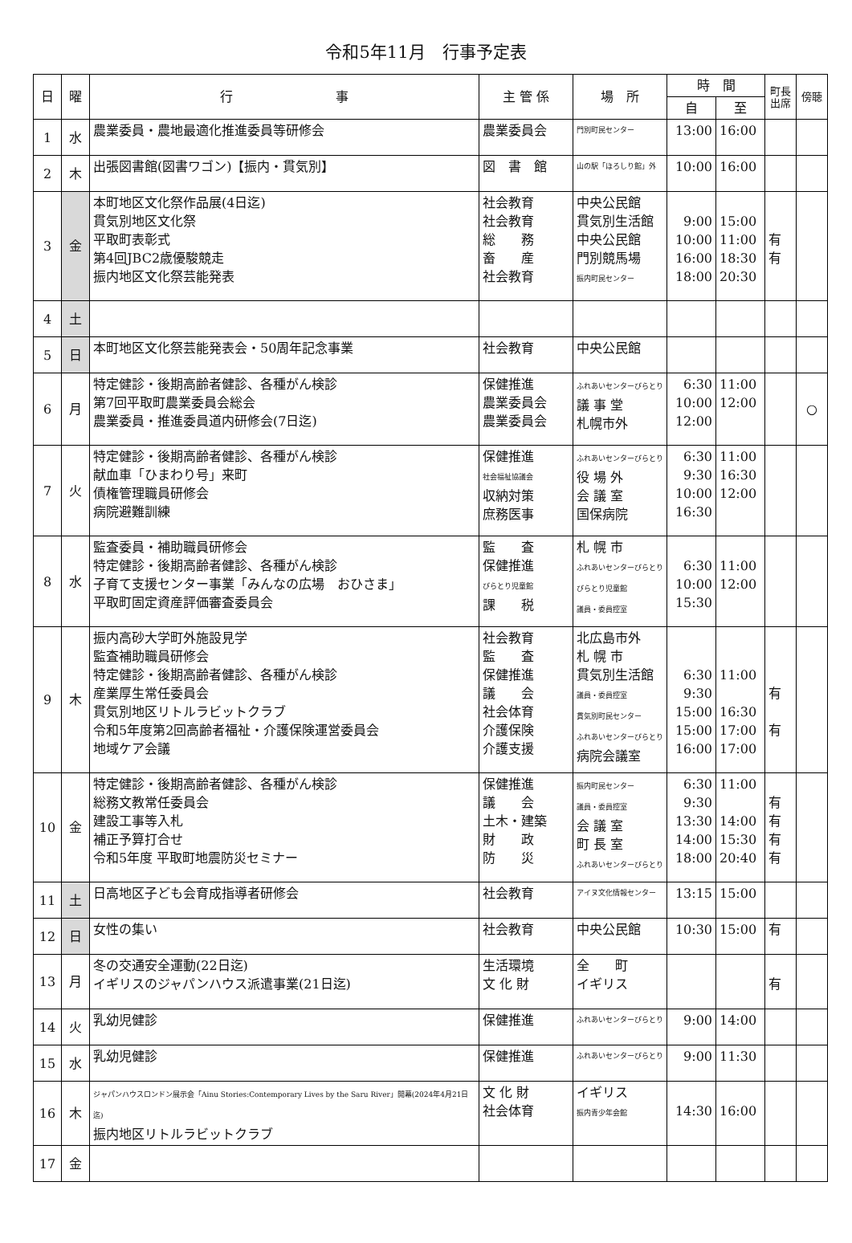令和5年11月　行事予定表
| 日 | 曜 | 行 事 | 主 管 係 | 場 所 | 時 間 | | 町長 出席 | 傍聴 |
| --- | --- | --- | --- | --- | --- | --- | --- | --- |
| | | | | | 自 | 至 | | |
| 1 | 水 | 農業委員・農地最適化推進委員等研修会 | 農業委員会 | 門別町民センター | 13:00 | 16:00 | | |
| 2 | 木 | 出張図書館(図書ワゴン)【振内・貫気別】 | 図 書 館 | 山の駅「ほろしり館」外 | 10:00 | 16:00 | | |
| 3 | 金 | 本町地区文化祭作品展(4日迄) 貫気別地区文化祭 平取町表彰式 第4回JBC2歳優駿競走 振内地区文化祭芸能発表 | 社会教育 社会教育 総 務 畜 産 社会教育 | 中央公民館 貫気別生活館 中央公民館 門別競馬場 振内町民センター | 9:00 10:00 16:00 18:00 | 15:00 11:00 18:30 20:30 | 有 有 | |
| 4 | 土 | | | | | | | |
| 5 | 日 | 本町地区文化祭芸能発表会・50周年記念事業 | 社会教育 | 中央公民館 | | | | |
| 6 | 月 | 特定健診・後期高齢者健診、各種がん検診 第7回平取町農業委員会総会 農業委員・推進委員道内研修会(7日迄) | 保健推進 農業委員会 農業委員会 | ふれあいセンターびらとり 議 事 堂 札幌市外 | 6:30 10:00 12:00 | 11:00 12:00 | | ○ |
| 7 | 火 | 特定健診・後期高齢者健診、各種がん検診 献血車「ひまわり号」来町 債権管理職員研修会 病院避難訓練 | 保健推進 社会福祉協議会 収納対策 庶務医事 | ふれあいセンターびらとり 役 場 外 会 議 室 国保病院 | 6:30 9:30 10:00 16:30 | 11:00 16:30 12:00 | | |
| 8 | 水 | 監査委員・補助職員研修会 特定健診・後期高齢者健診、各種がん検診 子育て支援センター事業「みんなの広場 おひさま」 平取町固定資産評価審査委員会 | 監 査 保健推進 びらとり児童館 課 税 | 札 幌 市 ふれあいセンターびらとり びらとり児童館 議員・委員控室 | 6:30 10:00 15:30 | 11:00 12:00 | | |
| 9 | 木 | 振内高砂大学町外施設見学 監査補助職員研修会 特定健診・後期高齢者健診、各種がん検診 産業厚生常任委員会 貫気別地区リトルラビットクラブ 令和5年度第2回高齢者福祉・介護保険運営委員会 地域ケア会議 | 社会教育 監 査 保健推進 議 会 社会体育 介護保険 介護支援 | 北広島市外 札 幌 市 貫気別生活館 議員・委員控室 貫気別町民センター ふれあいセンターびらとり 病院会議室 | 6:30 9:30 15:00 15:00 16:00 | 11:00 16:30 17:00 17:00 | 有 有 | |
| 10 | 金 | 特定健診・後期高齢者健診、各種がん検診 総務文教常任委員会 建設工事等入札 補正予算打合せ 令和5年度 平取町地震防災セミナー | 保健推進 議 会 土木・建築 財 政 防 災 | 振内町民センター 議員・委員控室 会 議 室 町 長 室 ふれあいセンターびらとり | 6:30 9:30 13:30 14:00 18:00 | 11:00 14:00 15:30 20:40 | 有 有 有 有 | |
| 11 | 土 | 日高地区子ども会育成指導者研修会 | 社会教育 | アイヌ文化情報センター | 13:15 | 15:00 | | |
| 12 | 日 | 女性の集い | 社会教育 | 中央公民館 | 10:30 | 15:00 | 有 | |
| 13 | 月 | 冬の交通安全運動(22日迄) イギリスのジャパンハウス派遣事業(21日迄) | 生活環境 文 化 財 | 全 町 イギリス | | | 有 | |
| 14 | 火 | 乳幼児健診 | 保健推進 | ふれあいセンターびらとり | 9:00 | 14:00 | | |
| 15 | 水 | 乳幼児健診 | 保健推進 | ふれあいセンターびらとり | 9:00 | 11:30 | | |
| 16 | 木 | ジャパンハウスロンドン展示会「Ainu Stories:Contemporary Lives by the Saru River」開幕(2024年4月21日迄) 振内地区リトルラビットクラブ | 文 化 財 社会体育 | イギリス 振内青少年会館 | 14:30 | 16:00 | | |
| 17 | 金 | | | | | | | |